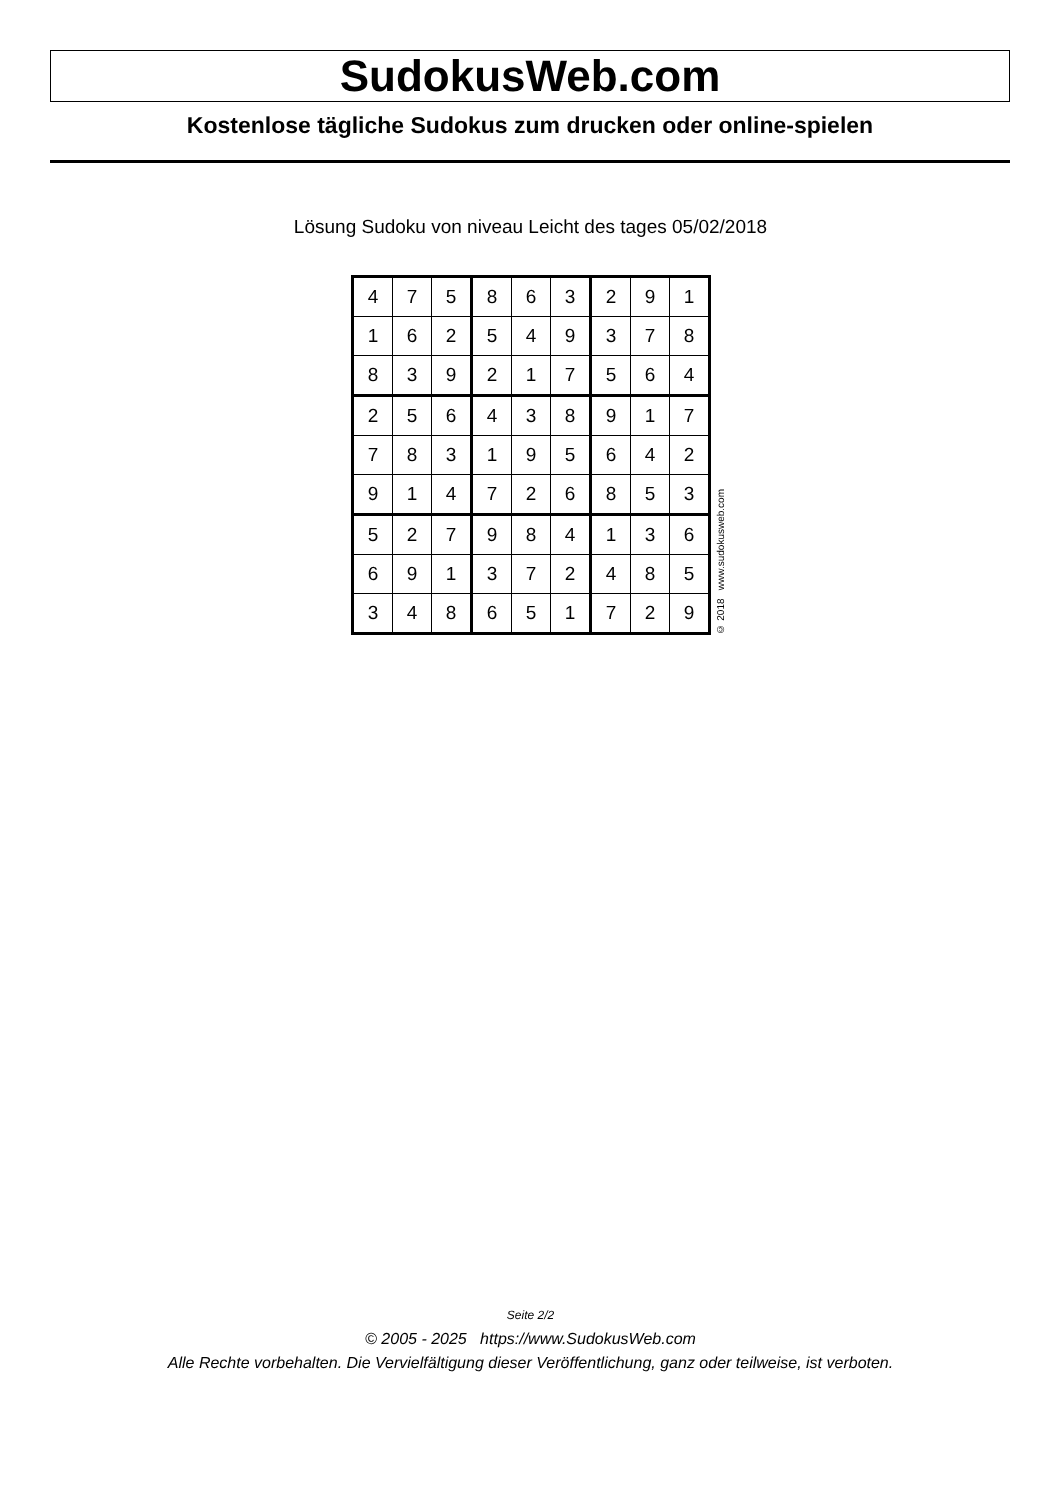SudokusWeb.com
Kostenlose tägliche Sudokus zum drucken oder online-spielen
Lösung Sudoku von niveau Leicht des tages 05/02/2018
| 4 | 7 | 5 | 8 | 6 | 3 | 2 | 9 | 1 |
| 1 | 6 | 2 | 5 | 4 | 9 | 3 | 7 | 8 |
| 8 | 3 | 9 | 2 | 1 | 7 | 5 | 6 | 4 |
| 2 | 5 | 6 | 4 | 3 | 8 | 9 | 1 | 7 |
| 7 | 8 | 3 | 1 | 9 | 5 | 6 | 4 | 2 |
| 9 | 1 | 4 | 7 | 2 | 6 | 8 | 5 | 3 |
| 5 | 2 | 7 | 9 | 8 | 4 | 1 | 3 | 6 |
| 6 | 9 | 1 | 3 | 7 | 2 | 4 | 8 | 5 |
| 3 | 4 | 8 | 6 | 5 | 1 | 7 | 2 | 9 |
© 2018 www.sudokusweb.com
Seite 2/2
© 2005 - 2025 https://www.SudokusWeb.com
Alle Rechte vorbehalten. Die Vervielfältigung dieser Veröffentlichung, ganz oder teilweise, ist verboten.